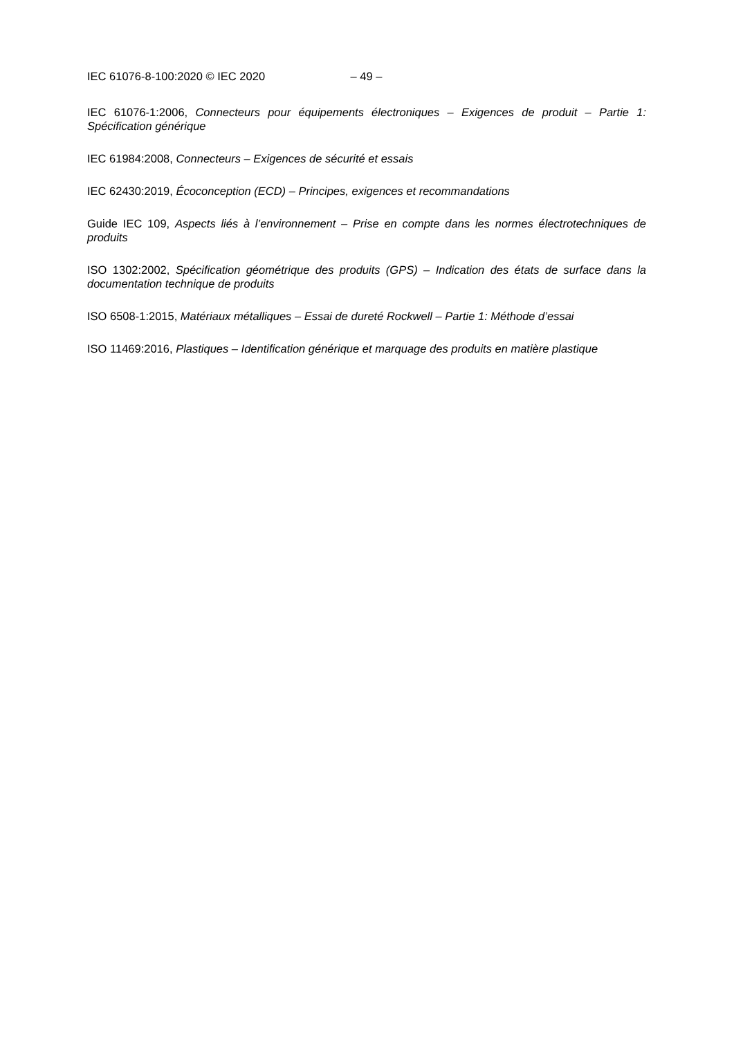IEC 61076-8-100:2020 © IEC 2020 – 49 –
IEC 61076-1:2006, Connecteurs pour équipements électroniques – Exigences de produit – Partie 1: Spécification générique
IEC 61984:2008, Connecteurs – Exigences de sécurité et essais
IEC 62430:2019, Écoconception (ECD) – Principes, exigences et recommandations
Guide IEC 109, Aspects liés à l’environnement – Prise en compte dans les normes électrotechniques de produits
ISO 1302:2002, Spécification géométrique des produits (GPS) – Indication des états de surface dans la documentation technique de produits
ISO 6508-1:2015, Matériaux métalliques – Essai de dureté Rockwell – Partie 1: Méthode d’essai
ISO 11469:2016, Plastiques – Identification générique et marquage des produits en matière plastique